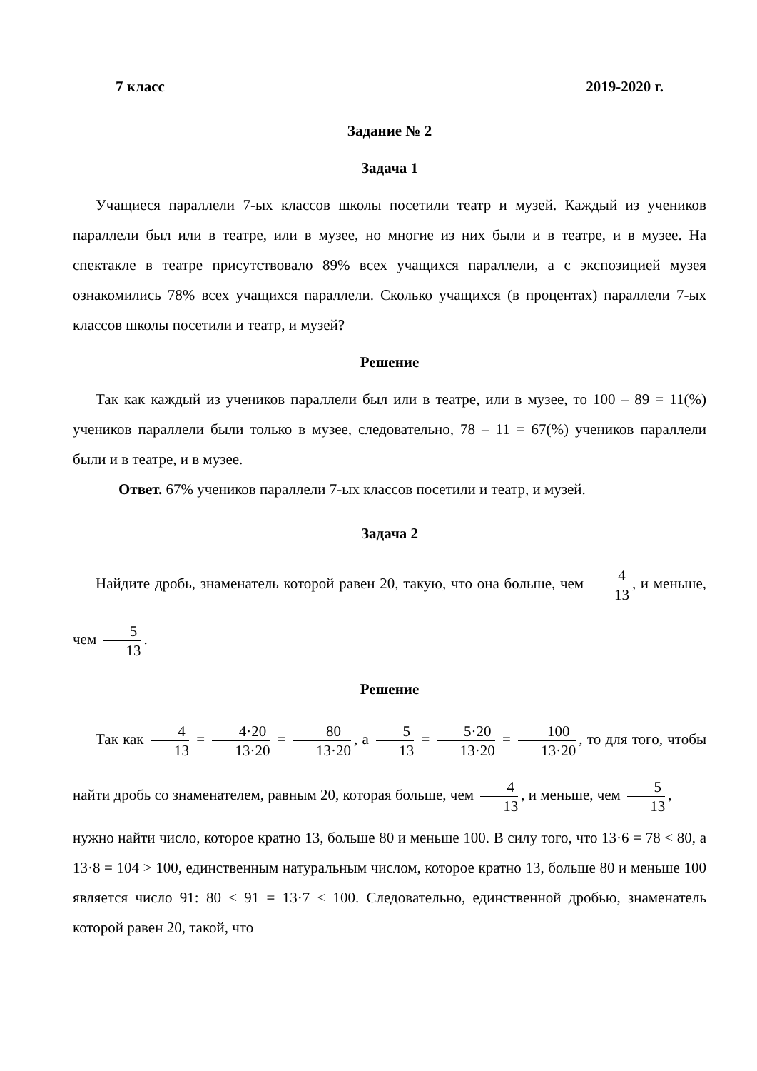7 класс 2019-2020 г.
Задание № 2
Задача 1
Учащиеся параллели 7-ых классов школы посетили театр и музей. Каждый из учеников параллели был или в театре, или в музее, но многие из них были и в театре, и в музее. На спектакле в театре присутствовало 89% всех учащихся параллели, а с экспозицией музея ознакомились 78% всех учащихся параллели. Сколько учащихся (в процентах) параллели 7-ых классов школы посетили и театр, и музей?
Решение
Так как каждый из учеников параллели был или в театре, или в музее, то 100 – 89 = 11(%) учеников параллели были только в музее, следовательно, 78 – 11 = 67(%) учеников параллели были и в театре, и в музее.
Ответ. 67% учеников параллели 7-ых классов посетили и театр, и музей.
Задача 2
Найдите дробь, знаменатель которой равен 20, такую, что она больше, чем 4 13, и меньше, чем 5 13.
Решение
Так как 4 13 = 4·20 13·20 = 80 13·20, а 5 13 = 5·20 13·20 = 100 13·20, то для того, чтобы найти дробь со знаменателем, равным 20, которая больше, чем 4 13, и меньше, чем 5 13,
нужно найти число, которое кратно 13, больше 80 и меньше 100. В силу того, что 13·6 = 78 < 80, а 13·8 = 104 > 100, единственным натуральным числом, которое кратно 13, больше 80 и меньше 100 является число 91: 80 < 91 = 13·7 < 100. Следовательно, единственной дробью, знаменатель которой равен 20, такой, что